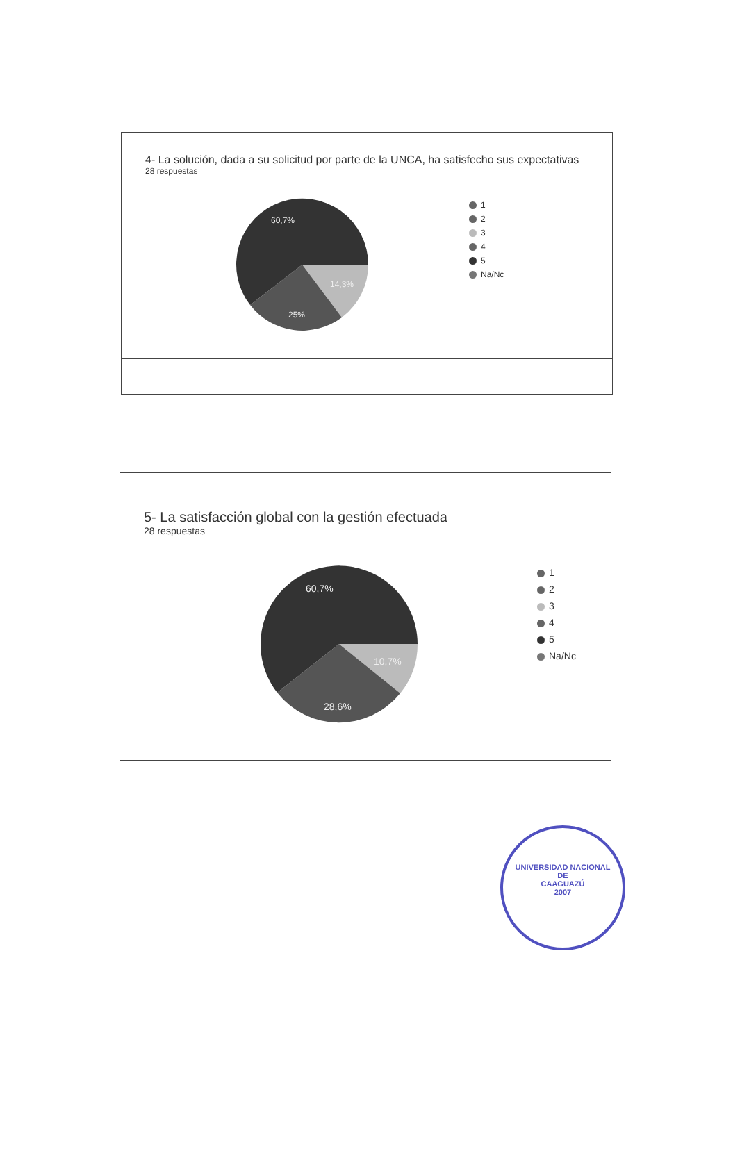4- La solución, dada a su solicitud por parte de la UNCA, ha satisfecho sus expectativas
28 respuestas
60,7%
14,3%
25%
1
2
3
4
5
Na/Nc
5- La satisfacción global con la gestión efectuada
28 respuestas
60,7%
10,7%
28,6%
1
2
3
4
5
Na/Nc
UNIVERSIDAD NACIONAL
DE
CAAGUAZÚ
2007